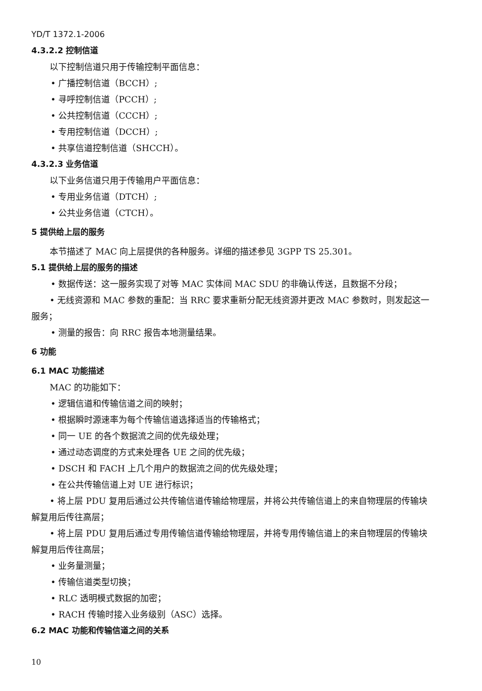YD/T 1372.1-2006
4.3.2.2 控制信道
以下控制信道只用于传输控制平面信息：
• 广播控制信道（BCCH）;
• 寻呼控制信道（PCCH）;
• 公共控制信道（CCCH）;
• 专用控制信道（DCCH）;
• 共享信道控制信道（SHCCH）。
4.3.2.3 业务信道
以下业务信道只用于传输用户平面信息：
• 专用业务信道（DTCH）;
• 公共业务信道（CTCH）。
5 提供给上层的服务
本节描述了 MAC 向上层提供的各种服务。详细的描述参见 3GPP TS 25.301。
5.1 提供给上层的服务的描述
• 数据传送：这一服务实现了对等 MAC 实体间 MAC SDU 的非确认传送，且数据不分段；
• 无线资源和 MAC 参数的重配：当 RRC 要求重新分配无线资源并更改 MAC 参数时，则发起这一
服务；
• 测量的报告：向 RRC 报告本地测量结果。
6 功能
6.1 MAC 功能描述
MAC 的功能如下：
• 逻辑信道和传输信道之间的映射；
• 根据瞬时源速率为每个传输信道选择适当的传输格式；
• 同一 UE 的各个数据流之间的优先级处理；
• 通过动态调度的方式来处理各 UE 之间的优先级；
• DSCH 和 FACH 上几个用户的数据流之间的优先级处理；
• 在公共传输信道上对 UE 进行标识；
• 将上层 PDU 复用后通过公共传输信道传输给物理层，并将公共传输信道上的来自物理层的传输块
解复用后传往高层；
• 将上层 PDU 复用后通过专用传输信道传输给物理层，并将专用传输信道上的来自物理层的传输块
解复用后传往高层；
• 业务量测量；
• 传输信道类型切换；
• RLC 透明模式数据的加密；
• RACH 传输时接入业务级别（ASC）选择。
6.2 MAC 功能和传输信道之间的关系
10